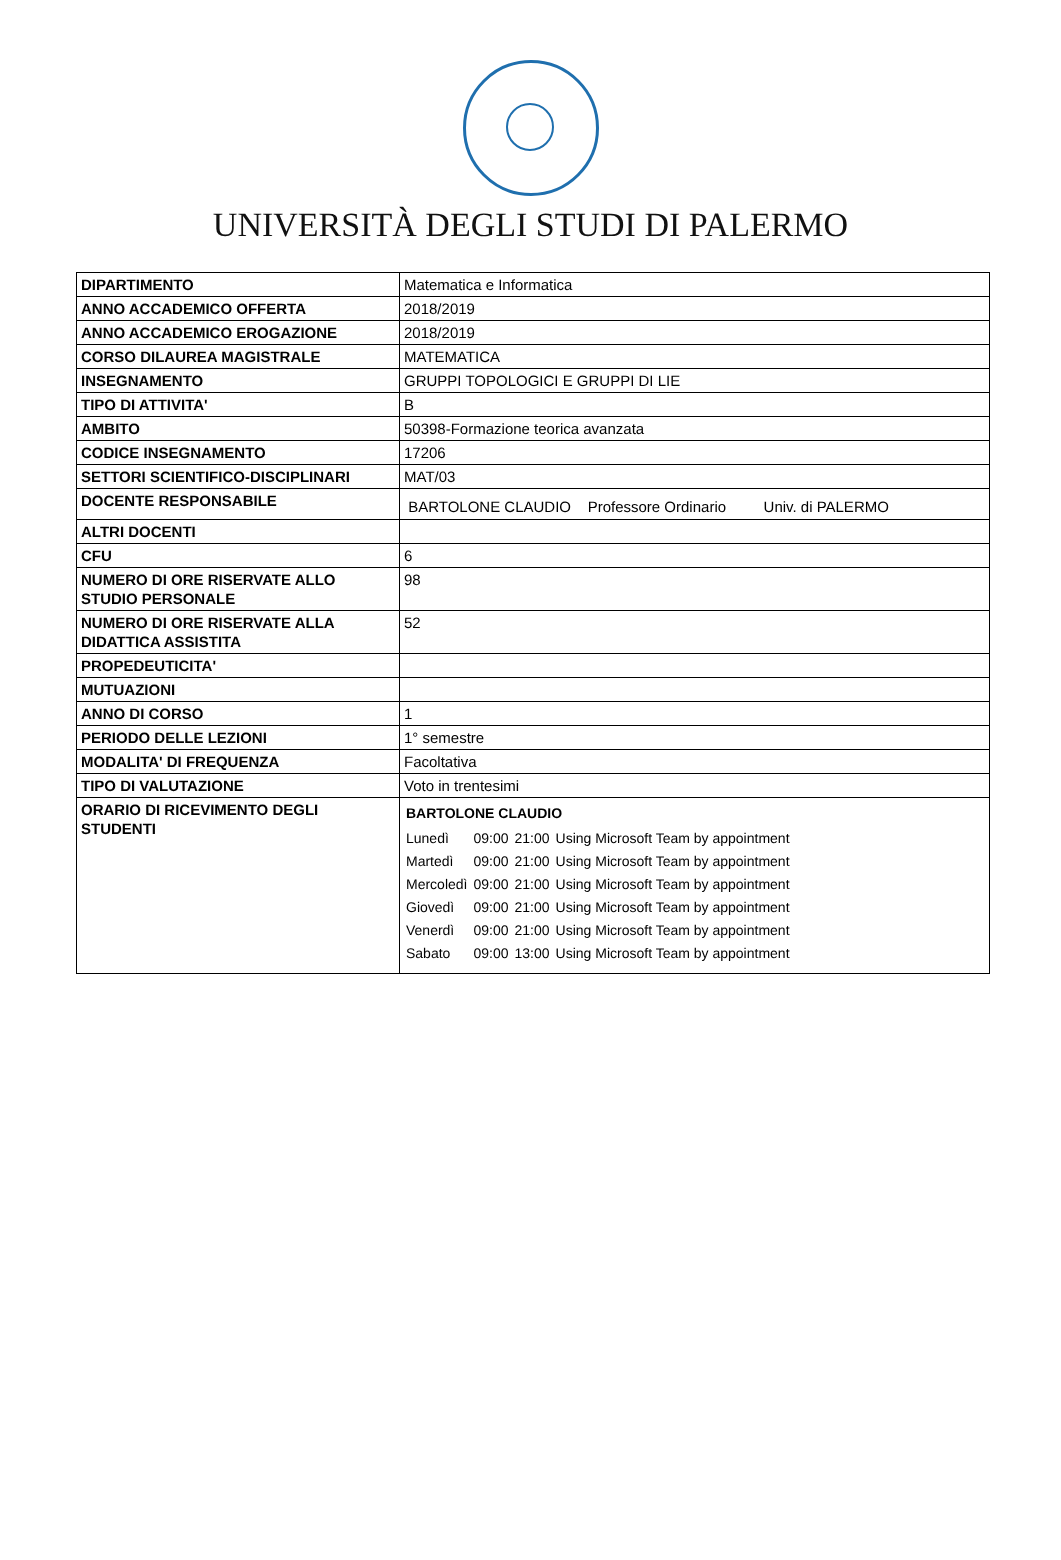UNIVERSITÀ DEGLI STUDI DI PALERMO
| DIPARTIMENTO | Matematica e Informatica |
| ANNO ACCADEMICO OFFERTA | 2018/2019 |
| ANNO ACCADEMICO EROGAZIONE | 2018/2019 |
| CORSO DILAUREA MAGISTRALE | MATEMATICA |
| INSEGNAMENTO | GRUPPI TOPOLOGICI E GRUPPI DI LIE |
| TIPO DI ATTIVITA' | B |
| AMBITO | 50398-Formazione teorica avanzata |
| CODICE INSEGNAMENTO | 17206 |
| SETTORI SCIENTIFICO-DISCIPLINARI | MAT/03 |
| DOCENTE RESPONSABILE | BARTOLONE CLAUDIO Professore Ordinario Univ. di PALERMO |
| ALTRI DOCENTI | |
| CFU | 6 |
| NUMERO DI ORE RISERVATE ALLO STUDIO PERSONALE | 98 |
| NUMERO DI ORE RISERVATE ALLA DIDATTICA ASSISTITA | 52 |
| PROPEDEUTICITA' | |
| MUTUAZIONI | |
| ANNO DI CORSO | 1 |
| PERIODO DELLE LEZIONI | 1° semestre |
| MODALITA' DI FREQUENZA | Facoltativa |
| TIPO DI VALUTAZIONE | Voto in trentesimi |
| ORARIO DI RICEVIMENTO DEGLI STUDENTI | BARTOLONE CLAUDIO / Lunedì / 09:00 / 21:00 / Using Microsoft Team by appointment / / Martedì / 09:00 / 21:00 / Using Microsoft Team by appointment / / Mercoledì / 09:00 / 21:00 / Using Microsoft Team by appointment / / Giovedì / 09:00 / 21:00 / Using Microsoft Team by appointment / / Venerdì / 09:00 / 21:00 / Using Microsoft Team by appointment / / Sabato / 09:00 / 13:00 / Using Microsoft Team by appointment / |